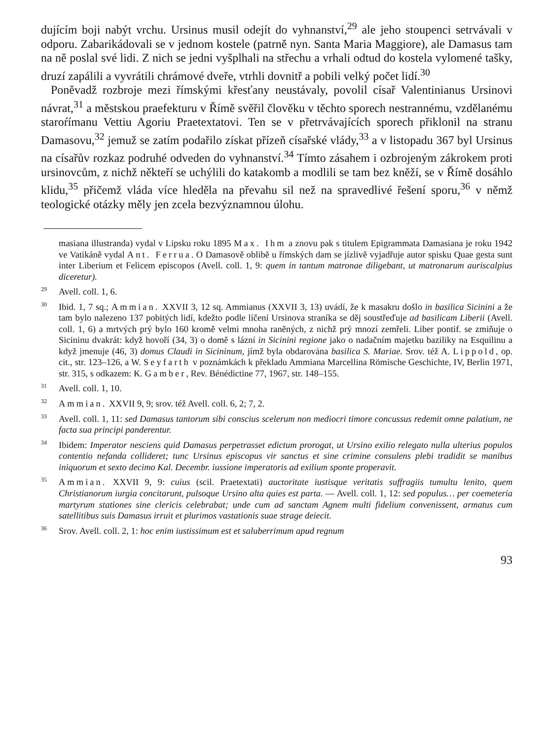dujícím boji nabýt vrchu. Ursinus musil odejít do vyhnanství,<sup>29</sup> ale jeho stoupenci setrvávali v odporu. Zabarikádovali se v jednom kostele (patrně nyn. Santa Maria Maggiore), ale Damasus tam na ně poslal své lidi. Z nich se jedni vyšplhali na střechu a vrhali odtud do kostela vylomené tašky, druzí zapálili a vyvrátili chrámové dveře, vtrhli dovnitř a pobili velký počet lidí.<sup>30</sup>
Poněvadž rozbroje mezi římskými křesťany neustávaly, povolil císař Valentinianus Ursinovi návrat,<sup>31</sup> a městskou praefekturu v Římě svěřil člověku v těchto sporech nestrannému, vzdělanému staroŕímanu Vettiu Agoriu Praetextatovi. Ten se v přetrvávajících sporech přiklonil na stranu Damasovu,<sup>32</sup> jemuž se zatím podařilo získat přízeň císařské vlády,<sup>33</sup> a v listopadu 367 byl Ursinus na císařův rozkaz podruhé odveden do vyhnanství.<sup>34</sup> Tímto zásahem i ozbrojeným zákrokem proti ursinovcům, z nichž někteří se uchýlili do katakomb a modlili se tam bez kněží, se v Římě dosáhlo klidu,<sup>35</sup> přičemž vláda více hleděla na převahu sil než na spravedlivé řešení sporu,<sup>36</sup> v němž teologické otázky měly jen zcela bezvýznamnou úlohu.
masiana illustranda) vydal v Lipsku roku 1895 Max. Ihm a znovu pak s titulem Epigrammata Damasiana je roku 1942 ve Vatikáně vydal Ant. Ferrua. O Damasově oblibě u římských dam se jízlivě vyjadřuje autor spisku Quae gesta sunt inter Liberium et Felicem episcopos (Avell. coll. 1, 9: quem in tantum matronae diligebant, ut matronarum auriscalpius diceretur).
<sup>29</sup> Avell. coll. 1, 6.
<sup>30</sup> Ibid. 1, 7 sq.; Ammian. XXVII 3, 12 sq. Ammianus (XXVII 3, 13) uvádí, že k masakru došlo in basilica Sicinini a že tam bylo nalezeno 137 pobitých lidí, kdežto podle líčení Ursinova straníka se děj soustřeďuje ad basilicam Liberii (Avell. coll. 1, 6) a mrtvých prý bylo 160 kromě velmi mnoha raněných, z nichž prý mnozí zemřeli. Liber pontif. se zmiňuje o Sicininu dvakrát: když hovoří (34, 3) o domě s lázní in Sicinini regione jako o nadačním majetku baziliky na Esquilinu a když jmenuje (46, 3) domus Claudi in Sicininum, jímž byla obdarována basilica S. Mariae. Srov. též A. Lippold, op. cit., str. 123–126, a W. Seyfarth v poznámkách k překladu Ammiana Marcellina Römische Geschichte, IV, Berlin 1971, str. 315, s odkazem: K. Gamber, Rev. Bénédictine 77, 1967, str. 148–155.
<sup>31</sup> Avell. coll. 1, 10.
<sup>32</sup> Ammian. XXVII 9, 9; srov. též Avell. coll. 6, 2; 7, 2.
<sup>33</sup> Avell. coll. 1, 11: sed Damasus tantorum sibi conscius scelerum non mediocri timore concussus redemit omne palatium, ne facta sua principi panderentur.
<sup>34</sup> Ibidem: Imperator nesciens quid Damasus perpetrasset edictum prorogat, ut Ursino exilio relegato nulla ulterius populos contentio nefanda collideret; tunc Ursinus episcopus vir sanctus et sine crimine consulens plebi tradidit se manibus iniquorum et sexto decimo Kal. Decembr. iussione imperatoris ad exilium sponte properavit.
<sup>35</sup> Ammian. XXVII 9, 9: cuius (scil. Praetextati) auctoritate iustisque veritatis suffragiis tumultu lenito, quem Christianorum iurgia concitarunt, pulsoque Ursino alta quies est parta. — Avell. coll. 1, 12: sed populus… per coemeteria martyrum stationes sine clericis celebrabat; unde cum ad sanctam Agnem multi fidelium convenissent, armatus cum satellitibus suis Damasus irruit et plurimos vastationis suae strage deiecit.
<sup>36</sup> Srov. Avell. coll. 2, 1: hoc enim iustissimum est et saluberrimum apud regnum
93